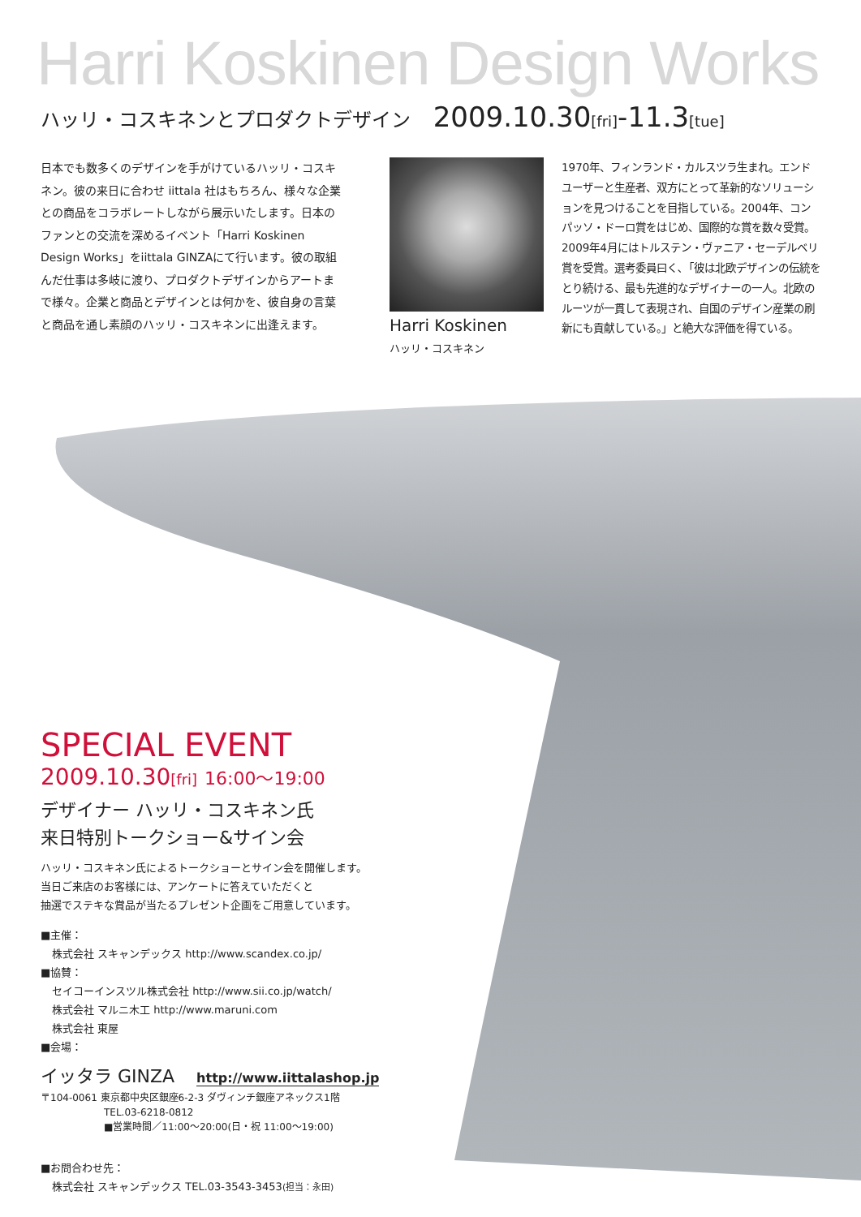Harri Koskinen Design Works
ハッリ・コスキネンとプロダクトデザイン 2009.10.30[fri]-11.3[tue]
日本でも数多くのデザインを手がけているハッリ・コスキネン。彼の来日に合わせ iittala 社はもちろん、様々な企業との商品をコラボレートしながら展示いたします。日本のファンとの交流を深めるイベント「Harri Koskinen Design Works」をiittala GINZAにて行います。彼の取組んだ仕事は多岐に渡り、プロダクトデザインからアートまで様々。企業と商品とデザインとは何かを、彼自身の言葉と商品を通し素顔のハッリ・コスキネンに出逢えます。
Harri Koskinen
ハッリ・コスキネン
1970年、フィンランド・カルスツラ生まれ。エンドユーザーと生産者、双方にとって革新的なソリューションを見つけることを目指している。2004年、コンパッソ・ドーロ賞をはじめ、国際的な賞を数々受賞。2009年4月にはトルステン・ヴァニア・セーデルベリ賞を受賞。選考委員曰く､「彼は北欧デザインの伝統をとり続ける、最も先進的なデザイナーの一人。北欧のルーツが一貫して表現され、自国のデザイン産業の刷新にも貢献している。」と絶大な評価を得ている。
SPECIAL EVENT
2009.10.30[fri] 16:00～19:00
デザイナー ハッリ・コスキネン氏
来日特別トークショー&サイン会
ハッリ・コスキネン氏によるトークショーとサイン会を開催します。
当日ご来店のお客様には、アンケートに答えていただくと
抽選でステキな賞品が当たるプレゼント企画をご用意しています。
■主催：
株式会社 スキャンデックス http://www.scandex.co.jp/
■協賛：
セイコーインスツル株式会社 http://www.sii.co.jp/watch/
株式会社 マルニ木工 http://www.maruni.com
株式会社 東屋
■会場：
イッタラ GINZA http://www.iittalashop.jp
〒104-0061 東京都中央区銀座6-2-3 ダヴィンチ銀座アネックス1階
TEL.03-6218-0812
■営業時間／11:00～20:00(日・祝 11:00～19:00)
■お問合わせ先：
株式会社 スキャンデックス TEL.03-3543-3453(担当：永田)